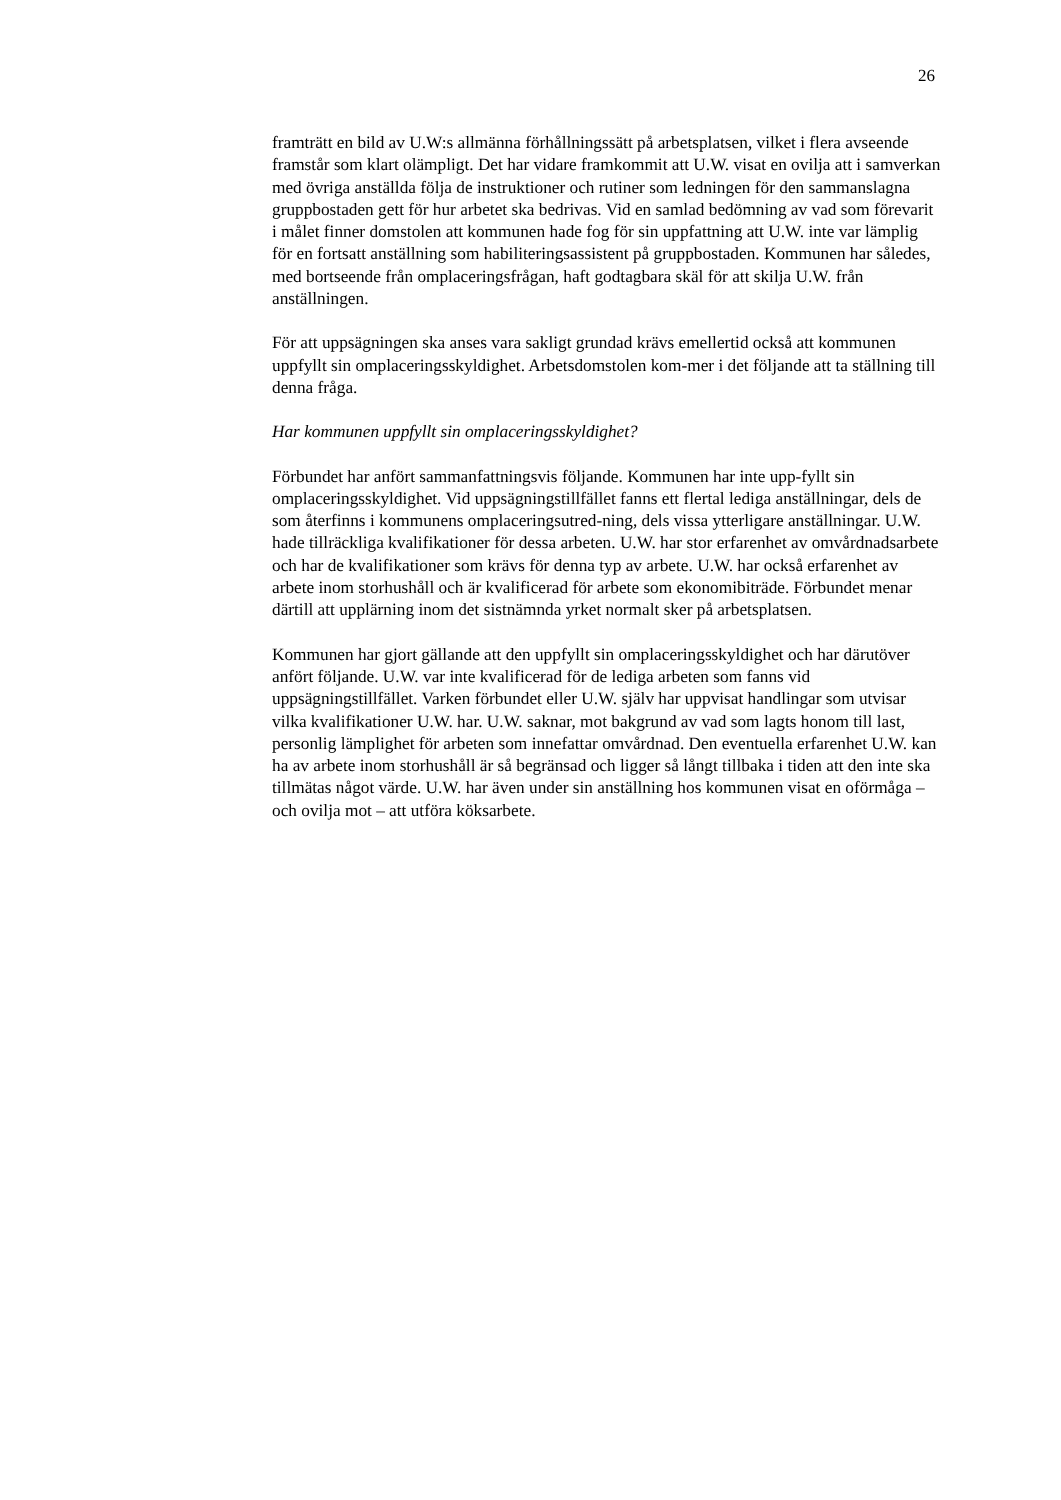26
framträtt en bild av U.W:s allmänna förhållningssätt på arbetsplatsen, vilket i flera avseende framstår som klart olämpligt. Det har vidare framkommit att U.W. visat en ovilja att i samverkan med övriga anställda följa de instruktioner och rutiner som ledningen för den sammanslagna gruppbostaden gett för hur arbetet ska bedrivas. Vid en samlad bedömning av vad som förevarit i målet finner domstolen att kommunen hade fog för sin uppfattning att U.W. inte var lämplig för en fortsatt anställning som habiliteringsassistent på gruppbostaden. Kommunen har således, med bortseende från omplaceringsfrågan, haft godtagbara skäl för att skilja U.W. från anställningen.
För att uppsägningen ska anses vara sakligt grundad krävs emellertid också att kommunen uppfyllt sin omplaceringsskyldighet. Arbetsdomstolen kom-mer i det följande att ta ställning till denna fråga.
Har kommunen uppfyllt sin omplaceringsskyldighet?
Förbundet har anfört sammanfattningsvis följande. Kommunen har inte upp-fyllt sin omplaceringsskyldighet. Vid uppsägningstillfället fanns ett flertal lediga anställningar, dels de som återfinns i kommunens omplaceringsutred-ning, dels vissa ytterligare anställningar. U.W. hade tillräckliga kvalifikationer för dessa arbeten. U.W. har stor erfarenhet av omvårdnadsarbete och har de kvalifikationer som krävs för denna typ av arbete. U.W. har också erfarenhet av arbete inom storhushåll och är kvalificerad för arbete som ekonomibiträde. Förbundet menar därtill att upplärning inom det sistnämnda yrket normalt sker på arbetsplatsen.
Kommunen har gjort gällande att den uppfyllt sin omplaceringsskyldighet och har därutöver anfört följande. U.W. var inte kvalificerad för de lediga arbeten som fanns vid uppsägningstillfället. Varken förbundet eller U.W. själv har uppvisat handlingar som utvisar vilka kvalifikationer U.W. har. U.W. saknar, mot bakgrund av vad som lagts honom till last, personlig lämplighet för arbeten som innefattar omvårdnad. Den eventuella erfarenhet U.W. kan ha av arbete inom storhushåll är så begränsad och ligger så långt tillbaka i tiden att den inte ska tillmätas något värde. U.W. har även under sin anställning hos kommunen visat en oförmåga – och ovilja mot – att utföra köksarbete.